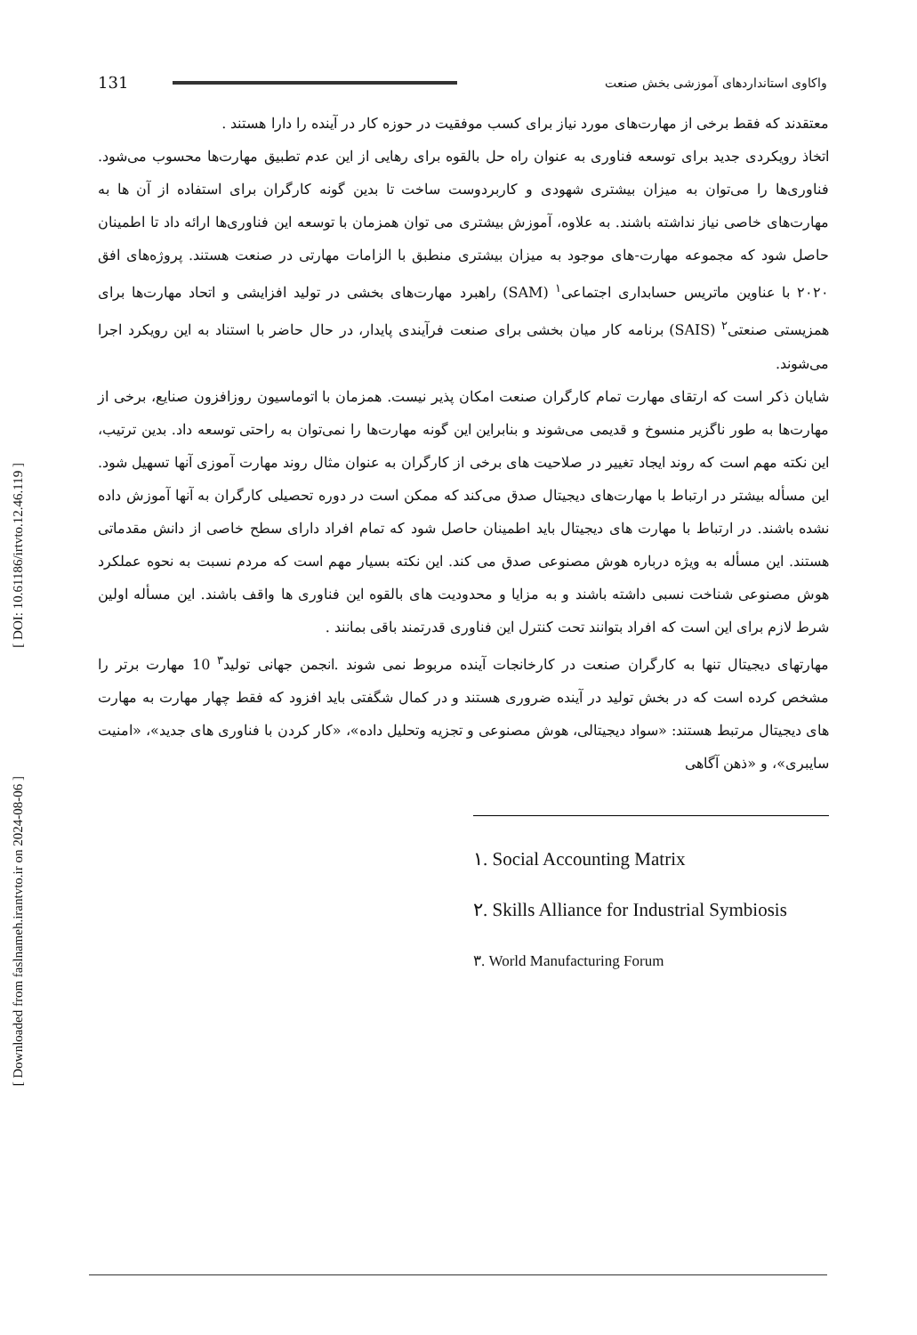[ DOI: 10.61186/irtvto.12.46.119 ]
[ Downloaded from faslnameh.irantvto.ir on 2024-08-06 ]
131 واکاوی استانداردهای آموزشی بخش صنعت
معتقدند که فقط برخی از مهارت‌های مورد نیاز برای کسب موفقیت در حوزه کار در آینده را دارا هستند .
اتخاذ رویکردی جدید برای توسعه فناوری به عنوان راه حل بالقوه برای رهایی از این عدم تطبیق مهارت‌ها محسوب می‌شود. فناوری‌ها را می‌توان به میزان بیشتری شهودی و کاربردوست ساخت تا بدین گونه کارگران برای استفاده از آن ها به مهارت‌های خاصی نیاز نداشته باشند. به علاوه، آموزش بیشتری می توان همزمان با توسعه این فناوری‌ها ارائه داد تا اطمینان حاصل شود که مجموعه مهارت-های موجود به میزان بیشتری منطبق با الزامات مهارتی در صنعت هستند. پروژه‌های افق ۲۰۲۰ با عناوین ماتریس حسابداری اجتماعی<sup>۱</sup> (SAM) راهبرد مهارت‌های بخشی در تولید افزایشی و اتحاد مهارت‌ها برای همزیستی صنعتی<sup>۲</sup> (SAIS) برنامه کار میان بخشی برای صنعت فرآیندی پایدار، در حال حاضر با استناد به این رویکرد اجرا می‌شوند.
شایان ذکر است که ارتقای مهارت تمام کارگران صنعت امکان پذیر نیست. همزمان با اتوماسیون روزافزون صنایع، برخی از مهارت‌ها به طور ناگزیر منسوخ و قدیمی می‌شوند و بنابراین این گونه مهارت‌ها را نمی‌توان به راحتی توسعه داد. بدین ترتیب، این نکته مهم است که روند ایجاد تغییر در صلاحیت های برخی از کارگران به عنوان مثال روند مهارت آموزی آنها تسهیل شود. این مسأله بیشتر در ارتباط با مهارت‌های دیجیتال صدق می‌کند که ممکن است در دوره تحصیلی کارگران به آنها آموزش داده نشده باشند. در ارتباط با مهارت های دیجیتال باید اطمینان حاصل شود که تمام افراد دارای سطح خاصی از دانش مقدماتی هستند. این مسأله به ویژه درباره هوش مصنوعی صدق می کند. این نکته بسیار مهم است که مردم نسبت به نحوه عملکرد هوش مصنوعی شناخت نسبی داشته باشند و به مزایا و محدودیت های بالقوه این فناوری ها واقف باشند. این مسأله اولین شرط لازم برای این است که افراد بتوانند تحت کنترل این فناوری قدرتمند باقی بمانند .
مهارتهای دیجیتال تنها به کارگران صنعت در کارخانجات آینده مربوط نمی شوند .انجمن جهانی تولید<sup>۳</sup> 10 مهارت برتر را مشخص کرده است که در بخش تولید در آینده ضروری هستند و در کمال شگفتی باید افزود که فقط چهار مهارت به مهارت های دیجیتال مرتبط هستند: «سواد دیجیتالی، هوش مصنوعی و تجزیه وتحلیل داده»، «کار کردن با فناوری های جدید»، «امنیت سایبری»، و «ذهن آگاهی
۱. Social Accounting Matrix
۲. Skills Alliance for Industrial Symbiosis
۳. World Manufacturing Forum